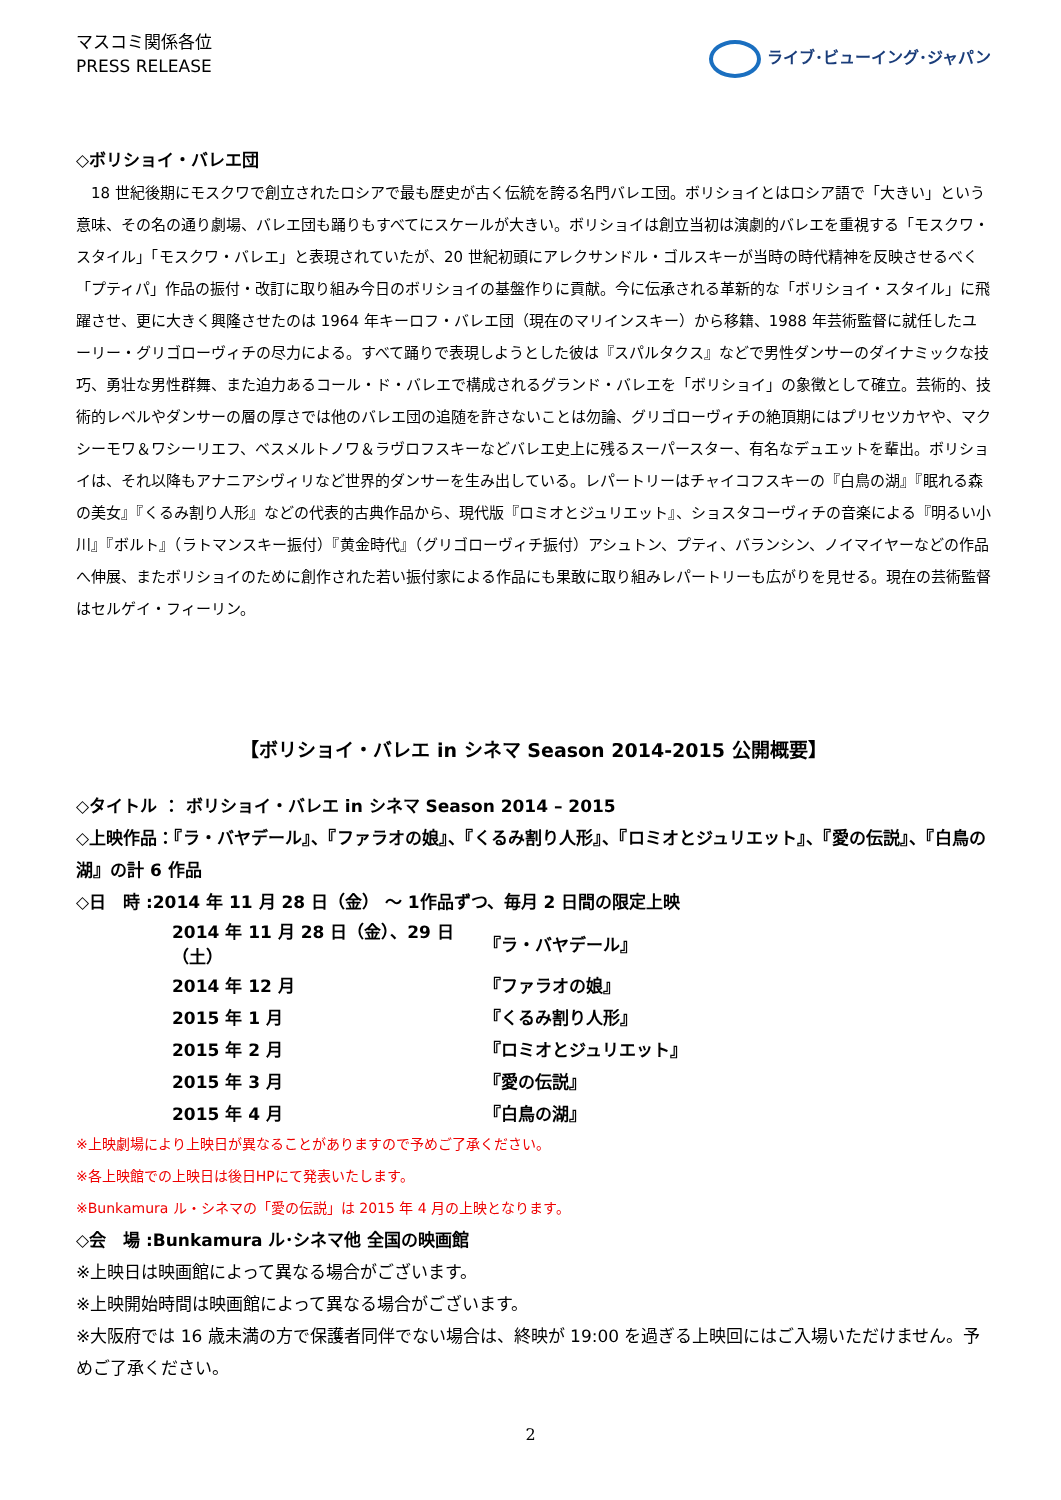マスコミ関係各位
PRESS RELEASE
ライブ･ビューイング･ジャパン
◇ボリショイ・バレエ団
18 世紀後期にモスクワで創立されたロシアで最も歴史が古く伝統を誇る名門バレエ団。ボリショイとはロシア語で「大きい」という意味、その名の通り劇場、バレエ団も踊りもすべてにスケールが大きい。ボリショイは創立当初は演劇的バレエを重視する「モスクワ・スタイル」「モスクワ・バレエ」と表現されていたが、20 世紀初頭にアレクサンドル・ゴルスキーが当時の時代精神を反映させるべく「プティパ」作品の振付・改訂に取り組み今日のボリショイの基盤作りに貢献。今に伝承される革新的な「ボリショイ・スタイル」に飛躍させ、更に大きく興隆させたのは 1964 年キーロフ・バレエ団（現在のマリインスキー）から移籍、1988 年芸術監督に就任したユーリー・グリゴローヴィチの尽力による。すべて踊りで表現しようとした彼は『スパルタクス』などで男性ダンサーのダイナミックな技巧、勇壮な男性群舞、また迫力あるコール・ド・バレエで構成されるグランド・バレエを「ボリショイ」の象徴として確立。芸術的、技術的レベルやダンサーの層の厚さでは他のバレエ団の追随を許さないことは勿論、グリゴローヴィチの絶頂期にはプリセツカヤや、マクシーモワ＆ワシーリエフ、ベスメルトノワ＆ラヴロフスキーなどバレエ史上に残るスーパースター、有名なデュエットを輩出。ボリショイは、それ以降もアナニアシヴィリなど世界的ダンサーを生み出している。レパートリーはチャイコフスキーの『白鳥の湖』『眠れる森の美女』『くるみ割り人形』などの代表的古典作品から、現代版『ロミオとジュリエット』、ショスタコーヴィチの音楽による『明るい小川』『ボルト』（ラトマンスキー振付）『黄金時代』（グリゴローヴィチ振付）アシュトン、プティ、バランシン、ノイマイヤーなどの作品へ伸展、またボリショイのために創作された若い振付家による作品にも果敢に取り組みレパートリーも広がりを見せる。現在の芸術監督はセルゲイ・フィーリン。
【ボリショイ・バレエ in シネマ Season 2014-2015 公開概要】
◇タイトル ： ボリショイ・バレエ in シネマ Season 2014 – 2015
◇上映作品：『ラ・バヤデール』、『ファラオの娘』、『くるみ割り人形』、『ロミオとジュリエット』、『愛の伝説』、『白鳥の湖』の計 6 作品
◇日　時 :2014 年 11 月 28 日（金） ～ 1作品ずつ、毎月 2 日間の限定上映
| 2014 年 11 月 28 日（金）、29 日（土） | 『ラ・バヤデール』 |
| 2014 年 12 月 | 『ファラオの娘』 |
| 2015 年 1 月 | 『くるみ割り人形』 |
| 2015 年 2 月 | 『ロミオとジュリエット』 |
| 2015 年 3 月 | 『愛の伝説』 |
| 2015 年 4 月 | 『白鳥の湖』 |
※上映劇場により上映日が異なることがありますので予めご了承ください。
※各上映館での上映日は後日HPにて発表いたします。
※Bunkamura ル・シネマの「愛の伝説」は 2015 年 4 月の上映となります。
◇会　場 :Bunkamura ル･シネマ他 全国の映画館
※上映日は映画館によって異なる場合がございます。
※上映開始時間は映画館によって異なる場合がございます。
※大阪府では 16 歳未満の方で保護者同伴でない場合は、終映が 19:00 を過ぎる上映回にはご入場いただけません。予めご了承ください。
2